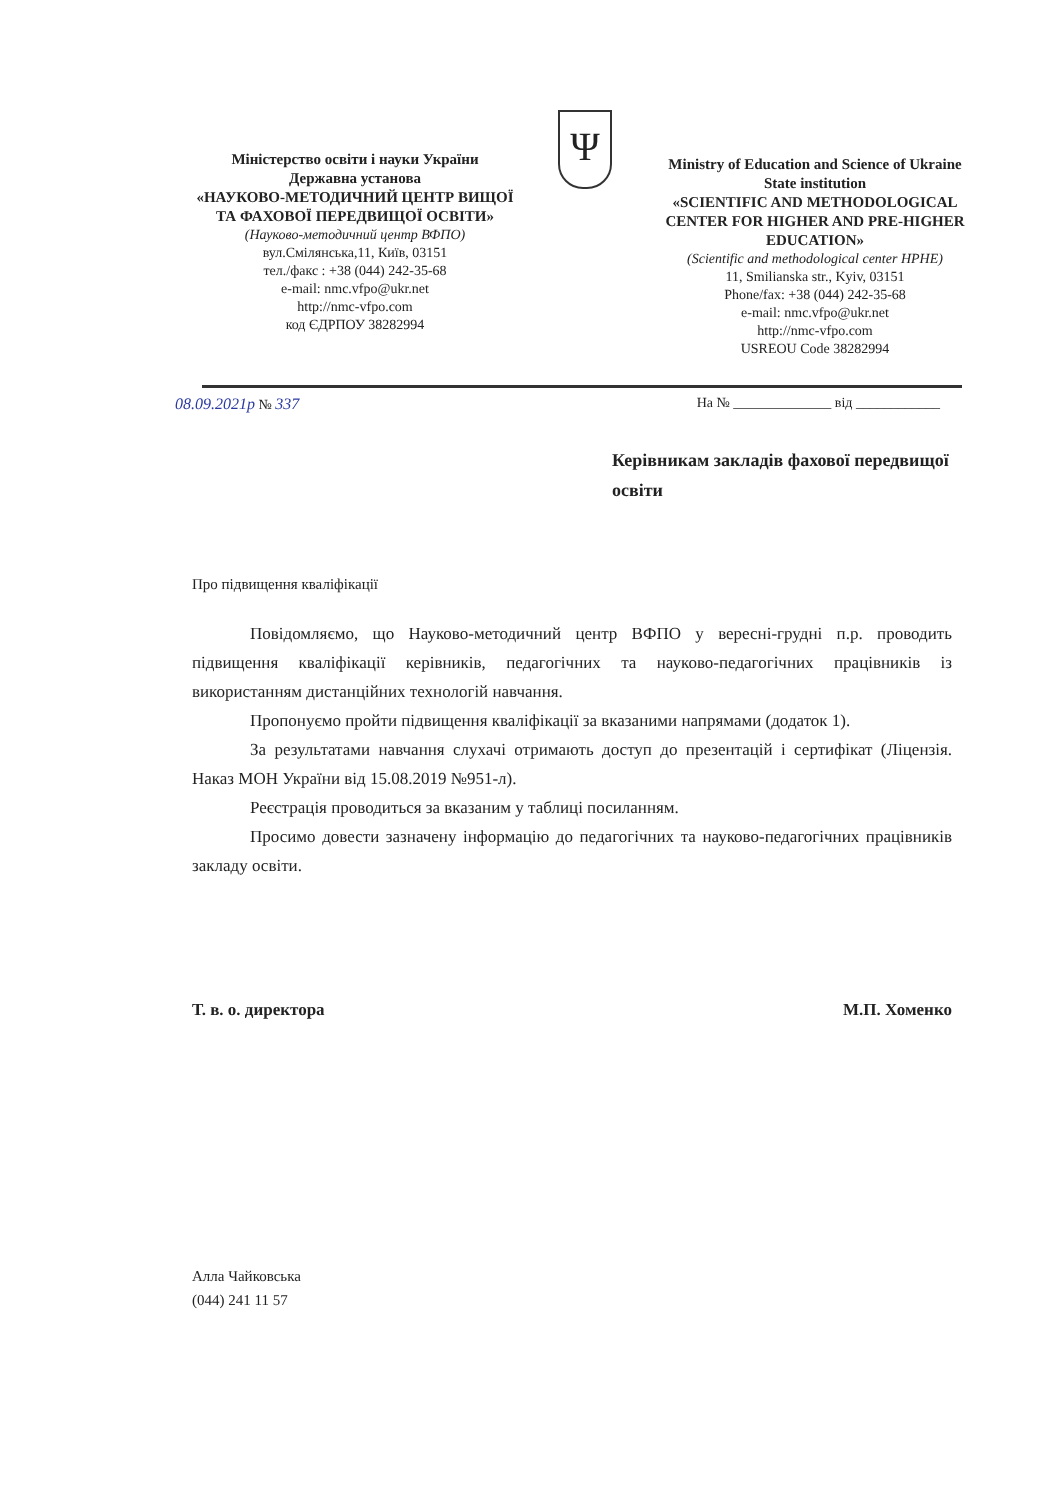Міністерство освіти і науки України
Державна установа
«НАУКОВО-МЕТОДИЧНИЙ ЦЕНТР ВИЩОЇ ТА ФАХОВОЇ ПЕРЕДВИЩОЇ ОСВІТИ»
(Науково-методичний центр ВФПО)
вул.Смілянська,11, Київ, 03151
тел./факс : +38 (044) 242-35-68
e-mail: nmc.vfpo@ukr.net
http://nmc-vfpo.com
код ЄДРПОУ 38282994
Ψ
Ministry of Education and Science of Ukraine
State institution
«SCIENTIFIC AND METHODOLOGICAL CENTER FOR HIGHER AND PRE-HIGHER EDUCATION»
(Scientific and methodological center HPHE)
11, Smilianska str., Kyiv, 03151
Phone/fax: +38 (044) 242-35-68
e-mail: nmc.vfpo@ukr.net
http://nmc-vfpo.com
USREOU Code 38282994
08.09.2021р № 337 На № ______________ від ____________
Керівникам закладів фахової передвищої освіти
Про підвищення кваліфікації
Повідомляємо, що Науково-методичний центр ВФПО у вересні-грудні п.р. проводить підвищення кваліфікації керівників, педагогічних та науково-педагогічних працівників із використанням дистанційних технологій навчання.
Пропонуємо пройти підвищення кваліфікації за вказаними напрямами (додаток 1).
За результатами навчання слухачі отримають доступ до презентацій і сертифікат (Ліцензія. Наказ МОН України від 15.08.2019 №951-л).
Реєстрація проводиться за вказаним у таблиці посиланням.
Просимо довести зазначену інформацію до педагогічних та науково-педагогічних працівників закладу освіти.
Т. в. о. директора М.П. Хоменко
Алла Чайковська
(044) 241 11 57